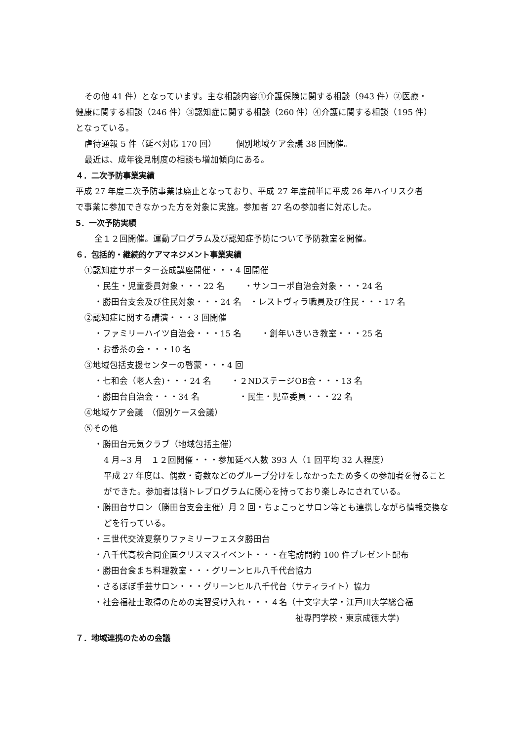その他 41 件）となっています。主な相談内容①介護保険に関する相談（943 件）②医療・
健康に関する相談（246 件）③認知症に関する相談（260 件）④介護に関する相談（195 件）
となっている。
虐待通報 5 件（延べ対応 170 回） 個別地域ケア会議 38 回開催。
最近は、成年後見制度の相談も増加傾向にある。
４．二次予防事業実績
平成 27 年度二次予防事業は廃止となっており、平成 27 年度前半に平成 26 年ハイリスク者
で事業に参加できなかった方を対象に実施。参加者 27 名の参加者に対応した。
5．一次予防実績
全１２回開催。運動プログラム及び認知症予防について予防教室を開催。
６．包括的・継続的ケアマネジメント事業実績
①認知症サポーター養成講座開催・・・4 回開催
・民生・児童委員対象・・・22 名 ・サンコーポ自治会対象・・・24 名
・勝田台支会及び住民対象・・・24 名　・レストヴィラ職員及び住民・・・17 名
②認知症に関する講演・・・3 回開催
・ファミリーハイツ自治会・・・15 名 ・創年いきいき教室・・・25 名
・お番茶の会・・・10 名
③地域包括支援センターの啓蒙・・・4 回
・七和会（老人会)・・・24 名 ・２NDステージOB会・・・13 名
・勝田台自治会・・・34 名 ・民生・児童委員・・・22 名
④地域ケア会議　（個別ケース会議）
⑤その他
・勝田台元気クラブ（地域包括主催）
4 月~3 月　１２回開催・・・参加延べ人数 393 人（1 回平均 32 人程度）
平成 27 年度は、偶数・奇数などのグループ分けをしなかったため多くの参加者を得ることができた。参加者は脳トレプログラムに関心を持っており楽しみにされている。
・勝田台サロン（勝田台支会主催）月 2 回・ちょこっとサロン等とも連携しながら情報交換などを行っている。
・三世代交流夏祭りファミリーフェスタ勝田台
・八千代高校合同企画クリスマスイベント・・・在宅訪問約 100 件プレゼント配布
・勝田台食まち料理教室・・・グリーンヒル八千代台協力
・さるぼぼ手芸サロン・・・グリーンヒル八千代台（サティライト）協力
・社会福祉士取得のための実習受け入れ・・・４名（十文字大学・江戸川大学総合福
祉専門学校・東京成徳大学)
７．地域連携のための会議